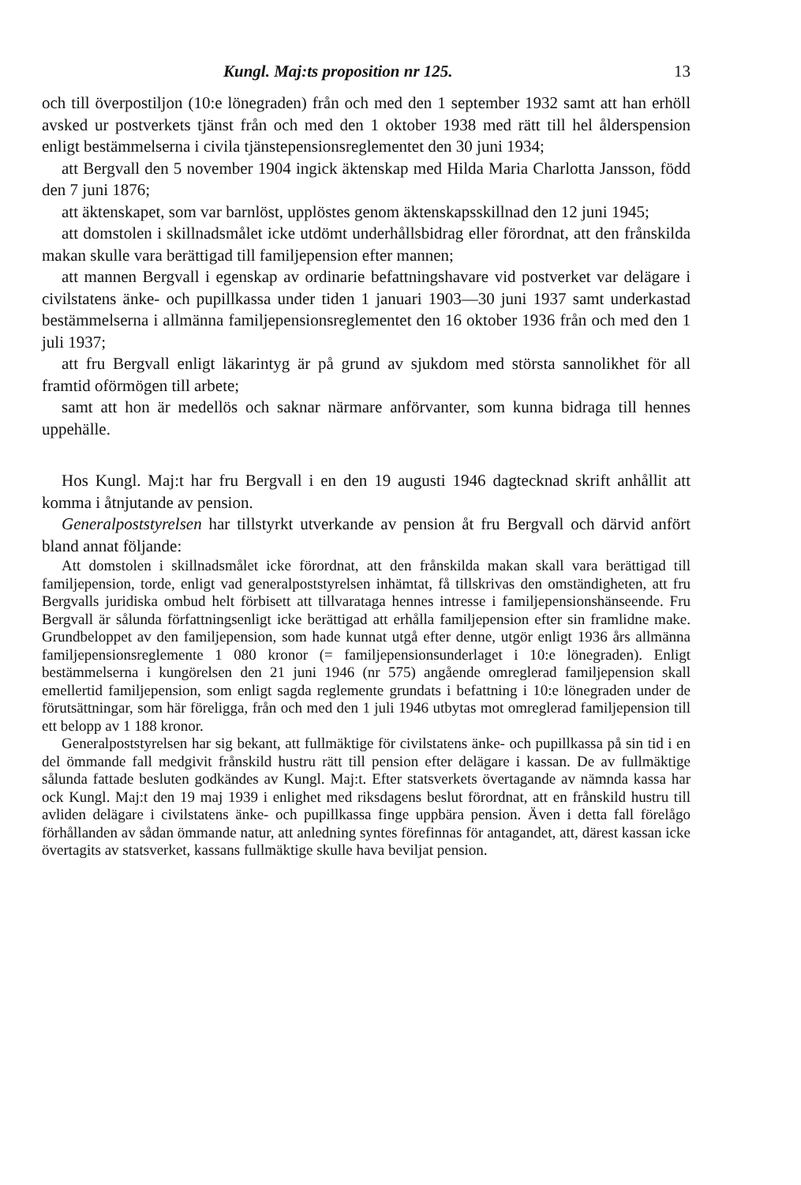Kungl. Maj:ts proposition nr 125. 13
och till överpostiljon (10:e lönegraden) från och med den 1 september 1932 samt att han erhöll avsked ur postverkets tjänst från och med den 1 oktober 1938 med rätt till hel ålderspension enligt bestämmelserna i civila tjänstepensionsreglementet den 30 juni 1934;
att Bergvall den 5 november 1904 ingick äktenskap med Hilda Maria Charlotta Jansson, född den 7 juni 1876;
att äktenskapet, som var barnlöst, upplöstes genom äktenskapsskillnad den 12 juni 1945;
att domstolen i skillnadsmålet icke utdömt underhållsbidrag eller förordnat, att den frånskilda makan skulle vara berättigad till familjepension efter mannen;
att mannen Bergvall i egenskap av ordinarie befattningshavare vid postverket var delägare i civilstatens änke- och pupillkassa under tiden 1 januari 1903—30 juni 1937 samt underkastad bestämmelserna i allmänna familjepensionsreglementet den 16 oktober 1936 från och med den 1 juli 1937;
att fru Bergvall enligt läkarintyg är på grund av sjukdom med största sannolikhet för all framtid oförmögen till arbete;
samt att hon är medellös och saknar närmare anförvanter, som kunna bidraga till hennes uppehälle.
Hos Kungl. Maj:t har fru Bergvall i en den 19 augusti 1946 dagtecknad skrift anhållit att komma i åtnjutande av pension.
Generalpoststyrelsen har tillstyrkt utverkande av pension åt fru Bergvall och därvid anfört bland annat följande:
Att domstolen i skillnadsmålet icke förordnat, att den frånskilda makan skall vara berättigad till familjepension, torde, enligt vad generalpoststyrelsen inhämtat, få tillskrivas den omständigheten, att fru Bergvalls juridiska ombud helt förbisett att tillvaratagа hennes intresse i familjepensionshänseende. Fru Bergvall är sålunda författningsenligt icke berättigad att erhålla familjepension efter sin framlidne make. Grundbeloppet av den familjepension, som hade kunnat utgå efter denne, utgör enligt 1936 års allmänna familjepensionsreglemente 1 080 kronor (= familjepensionsunderlaget i 10:e lönegraden). Enligt bestämmelserna i kungörelsen den 21 juni 1946 (nr 575) angående omreglerad familjepension skall emellertid familjepension, som enligt sagda reglemente grundats i befattning i 10:e lönegraden under de förutsättningar, som här föreligga, från och med den 1 juli 1946 utbytas mot omreglerad familjepension till ett belopp av 1 188 kronor.
Generalpoststyrelsen har sig bekant, att fullmäktige för civilstatens änke- och pupillkassa på sin tid i en del ömmande fall medgivit frånskild hustru rätt till pension efter delägare i kassan. De av fullmäktige sålunda fattade besluten godkändes av Kungl. Maj:t. Efter statsverkets övertagande av nämnda kassa har ock Kungl. Maj:t den 19 maj 1939 i enlighet med riksdagens beslut förordnat, att en frånskild hustru till avliden delägare i civilstatens änke- och pupillkassa finge uppbära pension. Även i detta fall förelågo förhållanden av sådan ömmande natur, att anledning syntes förefinnas för antagandet, att, därest kassan icke övertagits av statsverket, kassans fullmäktige skulle hava beviljat pension.